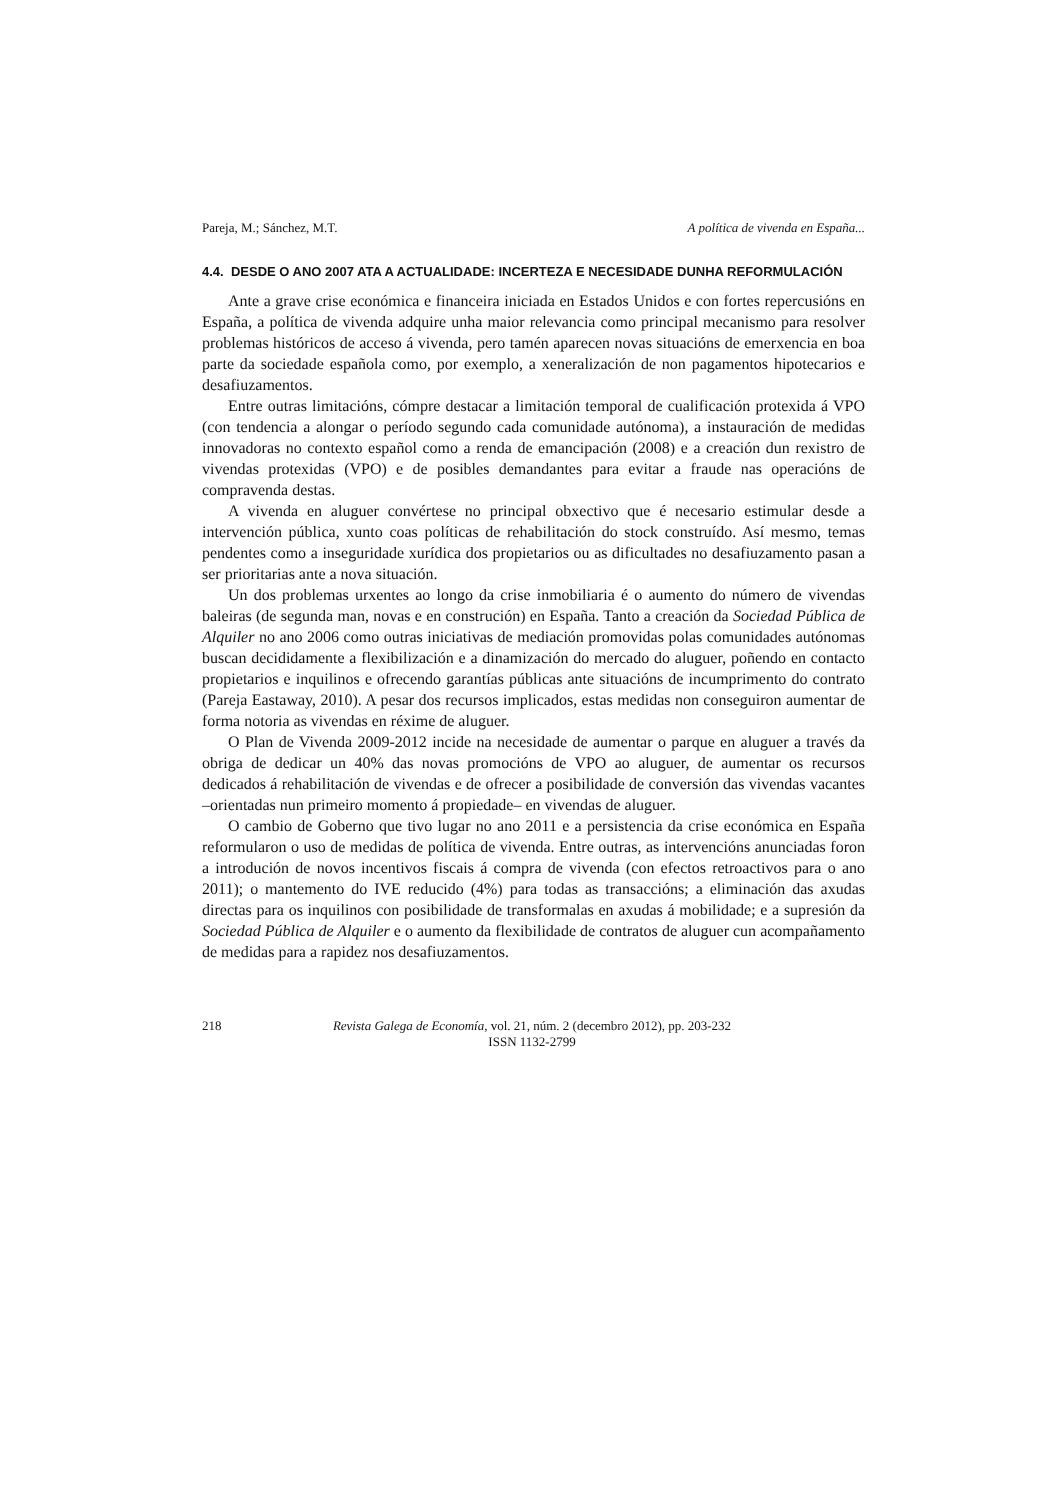Pareja, M.; Sánchez, M.T. A política de vivenda en España...
4.4. DESDE O ANO 2007 ATA A ACTUALIDADE: INCERTEZA E NECESIDADE DUNHA REFORMULACIÓN
Ante a grave crise económica e financeira iniciada en Estados Unidos e con fortes repercusións en España, a política de vivenda adquire unha maior relevancia como principal mecanismo para resolver problemas históricos de acceso á vivenda, pero tamén aparecen novas situacións de emerxencia en boa parte da sociedade española como, por exemplo, a xeneralización de non pagamentos hipotecarios e desafiuzamentos.
Entre outras limitacións, cómpre destacar a limitación temporal de cualificación protexida á VPO (con tendencia a alongar o período segundo cada comunidade autónoma), a instauración de medidas innovadoras no contexto español como a renda de emancipación (2008) e a creación dun rexistro de vivendas protexidas (VPO) e de posibles demandantes para evitar a fraude nas operacións de compravenda destas.
A vivenda en aluguer convértese no principal obxectivo que é necesario estimular desde a intervención pública, xunto coas políticas de rehabilitación do stock construído. Así mesmo, temas pendentes como a inseguridade xurídica dos propietarios ou as dificultades no desafiuzamento pasan a ser prioritarias ante a nova situación.
Un dos problemas urxentes ao longo da crise inmobiliaria é o aumento do número de vivendas baleiras (de segunda man, novas e en construción) en España. Tanto a creación da Sociedad Pública de Alquiler no ano 2006 como outras iniciativas de mediación promovidas polas comunidades autónomas buscan decididamente a flexibilización e a dinamización do mercado do aluguer, poñendo en contacto propietarios e inquilinos e ofrecendo garantías públicas ante situacións de incumprimento do contrato (Pareja Eastaway, 2010). A pesar dos recursos implicados, estas medidas non conseguiron aumentar de forma notoria as vivendas en réxime de aluguer.
O Plan de Vivenda 2009-2012 incide na necesidade de aumentar o parque en aluguer a través da obriga de dedicar un 40% das novas promocións de VPO ao aluguer, de aumentar os recursos dedicados á rehabilitación de vivendas e de ofrecer a posibilidade de conversión das vivendas vacantes –orientadas nun primeiro momento á propiedade– en vivendas de aluguer.
O cambio de Goberno que tivo lugar no ano 2011 e a persistencia da crise económica en España reformularon o uso de medidas de política de vivenda. Entre outras, as intervencións anunciadas foron a introdución de novos incentivos fiscais á compra de vivenda (con efectos retroactivos para o ano 2011); o mantemento do IVE reducido (4%) para todas as transaccións; a eliminación das axudas directas para os inquilinos con posibilidade de transformalas en axudas á mobilidade; e a supresión da Sociedad Pública de Alquiler e o aumento da flexibilidade de contratos de aluguer cun acompañamento de medidas para a rapidez nos desafiuzamentos.
218 Revista Galega de Economía, vol. 21, núm. 2 (decembro 2012), pp. 203-232
ISSN 1132-2799